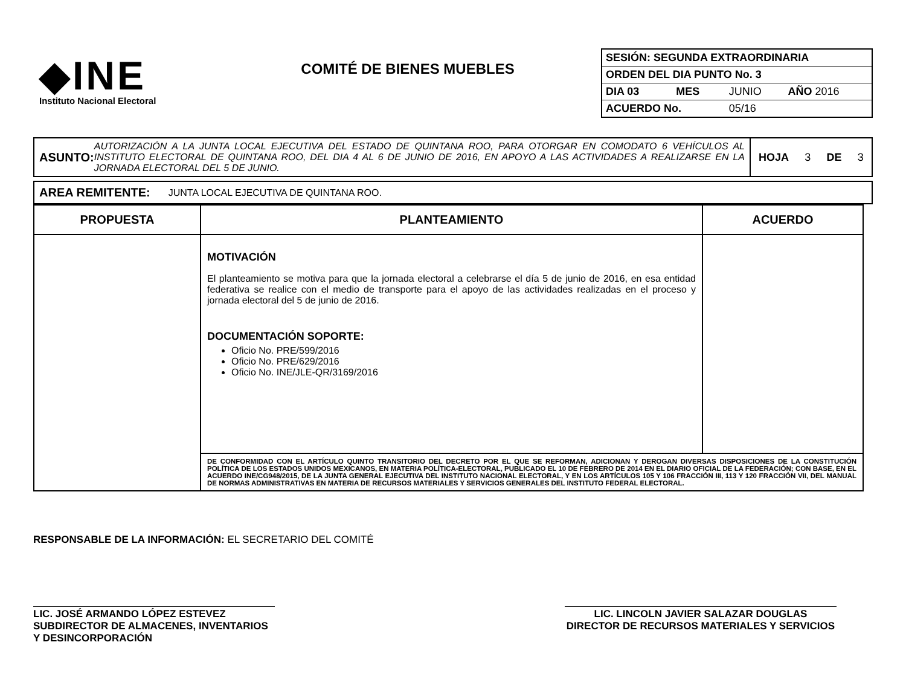◆INE
Instituto Nacional Electoral
COMITÉ DE BIENES MUEBLES
| SESIÓN: SEGUNDA EXTRAORDINARIA | | | |
| ORDEN DEL DIA PUNTO No. 3 | | | |
| DIA 03 | MES | JUNIO | AÑO 2016 |
| ACUERDO No. | | 05/16 | |
ASUNTO: AUTORIZACIÓN A LA JUNTA LOCAL EJECUTIVA DEL ESTADO DE QUINTANA ROO, PARA OTORGAR EN COMODATO 6 VEHÍCULOS AL INSTITUTO ELECTORAL DE QUINTANA ROO, DEL DIA 4 AL 6 DE JUNIO DE 2016, EN APOYO A LAS ACTIVIDADES A REALIZARSE EN LA JORNADA ELECTORAL DEL 5 DE JUNIO.
HOJA 3 DE 3
AREA REMITENTE: JUNTA LOCAL EJECUTIVA DE QUINTANA ROO.
| PROPUESTA | PLANTEAMIENTO | ACUERDO |
| --- | --- | --- |
| | MOTIVACIÓN El planteamiento se motiva para que la jornada electoral a celebrarse el día 5 de junio de 2016, en esa entidad federativa se realice con el medio de transporte para el apoyo de las actividades realizadas en el proceso y jornada electoral del 5 de junio de 2016. DOCUMENTACIÓN SOPORTE: Oficio No. PRE/599/2016 Oficio No. PRE/629/2016 Oficio No. INE/JLE-QR/3169/2016 | |
| | DE CONFORMIDAD CON EL ARTÍCULO QUINTO TRANSITORIO DEL DECRETO POR EL QUE SE REFORMAN, ADICIONAN Y DEROGAN DIVERSAS DISPOSICIONES DE LA CONSTITUCIÓN POLÍTICA DE LOS ESTADOS UNIDOS MEXICANOS, EN MATERIA POLÍTICA-ELECTORAL, PUBLICADO EL 10 DE FEBRERO DE 2014 EN EL DIARIO OFICIAL DE LA FEDERACIÓN; CON BASE, EN EL ACUERDO INE/CG948/2015, DE LA JUNTA GENERAL EJECUTIVA DEL INSTITUTO NACIONAL ELECTORAL, Y EN LOS ARTÍCULOS 105 Y 106 FRACCIÓN III, 113 Y 120 FRACCIÓN VII, DEL MANUAL DE NORMAS ADMINISTRATIVAS EN MATERIA DE RECURSOS MATERIALES Y SERVICIOS GENERALES DEL INSTITUTO FEDERAL ELECTORAL. | |
RESPONSABLE DE LA INFORMACIÓN: EL SECRETARIO DEL COMITÉ
LIC. JOSÉ ARMANDO LÓPEZ ESTEVEZ
SUBDIRECTOR DE ALMACENES, INVENTARIOS Y DESINCORPORACIÓN
LIC. LINCOLN JAVIER SALAZAR DOUGLAS
DIRECTOR DE RECURSOS MATERIALES Y SERVICIOS